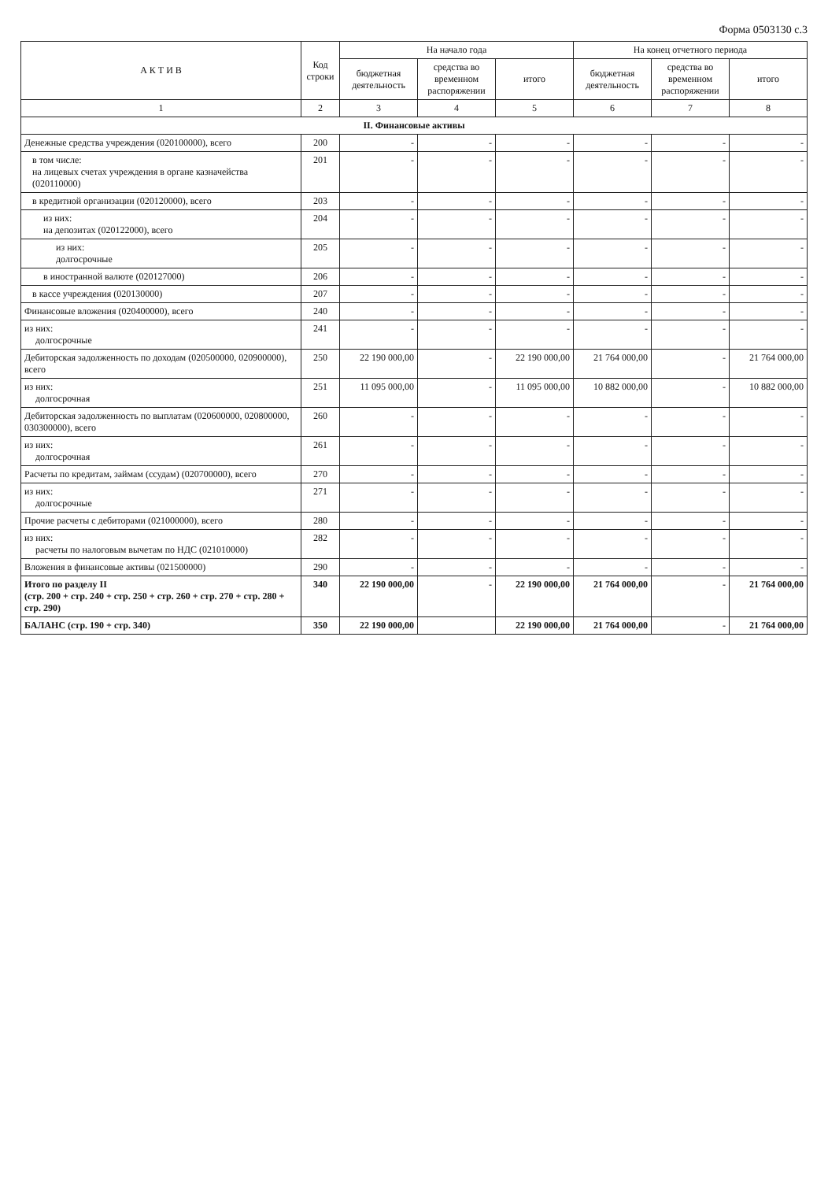Форма 0503130 с.3
| А К Т И В | Код строки | На начало года | | | На конец отчетного периода | | |
| --- | --- | --- | --- | --- | --- | --- | --- |
| | | бюджетная деятельность | средства во временном распоряжении | итого | бюджетная деятельность | средства во временном распоряжении | итого |
| 1 | 2 | 3 | 4 | 5 | 6 | 7 | 8 |
| II. Финансовые активы | | | | | | | |
| Денежные средства учреждения (020100000), всего | 200 | - | - | - | - | - | - |
| в том числе: на лицевых счетах учреждения в органе казначейства (020110000) | 201 | - | - | - | - | - | - |
| в кредитной организации (020120000), всего | 203 | - | - | - | - | - | - |
| из них: на депозитах (020122000), всего | 204 | - | - | - | - | - | - |
| из них: долгосрочные | 205 | - | - | - | - | - | - |
| в иностранной валюте (020127000) | 206 | - | - | - | - | - | - |
| в кассе учреждения (020130000) | 207 | - | - | - | - | - | - |
| Финансовые вложения (020400000), всего | 240 | - | - | - | - | - | - |
| из них: долгосрочные | 241 | - | - | - | - | - | - |
| Дебиторская задолженность по доходам (020500000, 020900000), всего | 250 | 22 190 000,00 | - | 22 190 000,00 | 21 764 000,00 | - | 21 764 000,00 |
| из них: долгосрочная | 251 | 11 095 000,00 | - | 11 095 000,00 | 10 882 000,00 | - | 10 882 000,00 |
| Дебиторская задолженность по выплатам (020600000, 020800000, 030300000), всего | 260 | - | - | - | - | - | - |
| из них: долгосрочная | 261 | - | - | - | - | - | - |
| Расчеты по кредитам, займам (ссудам) (020700000), всего | 270 | - | - | - | - | - | - |
| из них: долгосрочные | 271 | - | - | - | - | - | - |
| Прочие расчеты с дебиторами (021000000), всего | 280 | - | - | - | - | - | - |
| из них: расчеты по налоговым вычетам по НДС (021010000) | 282 | - | - | - | - | - | - |
| Вложения в финансовые активы (021500000) | 290 | - | - | - | - | - | - |
| Итого по разделу II (стр. 200 + стр. 240 + стр. 250 + стр. 260 + стр. 270 + стр. 280 + стр. 290) | 340 | 22 190 000,00 | - | 22 190 000,00 | 21 764 000,00 | - | 21 764 000,00 |
| БАЛАНС (стр. 190 + стр. 340) | 350 | 22 190 000,00 | | 22 190 000,00 | 21 764 000,00 | - | 21 764 000,00 |